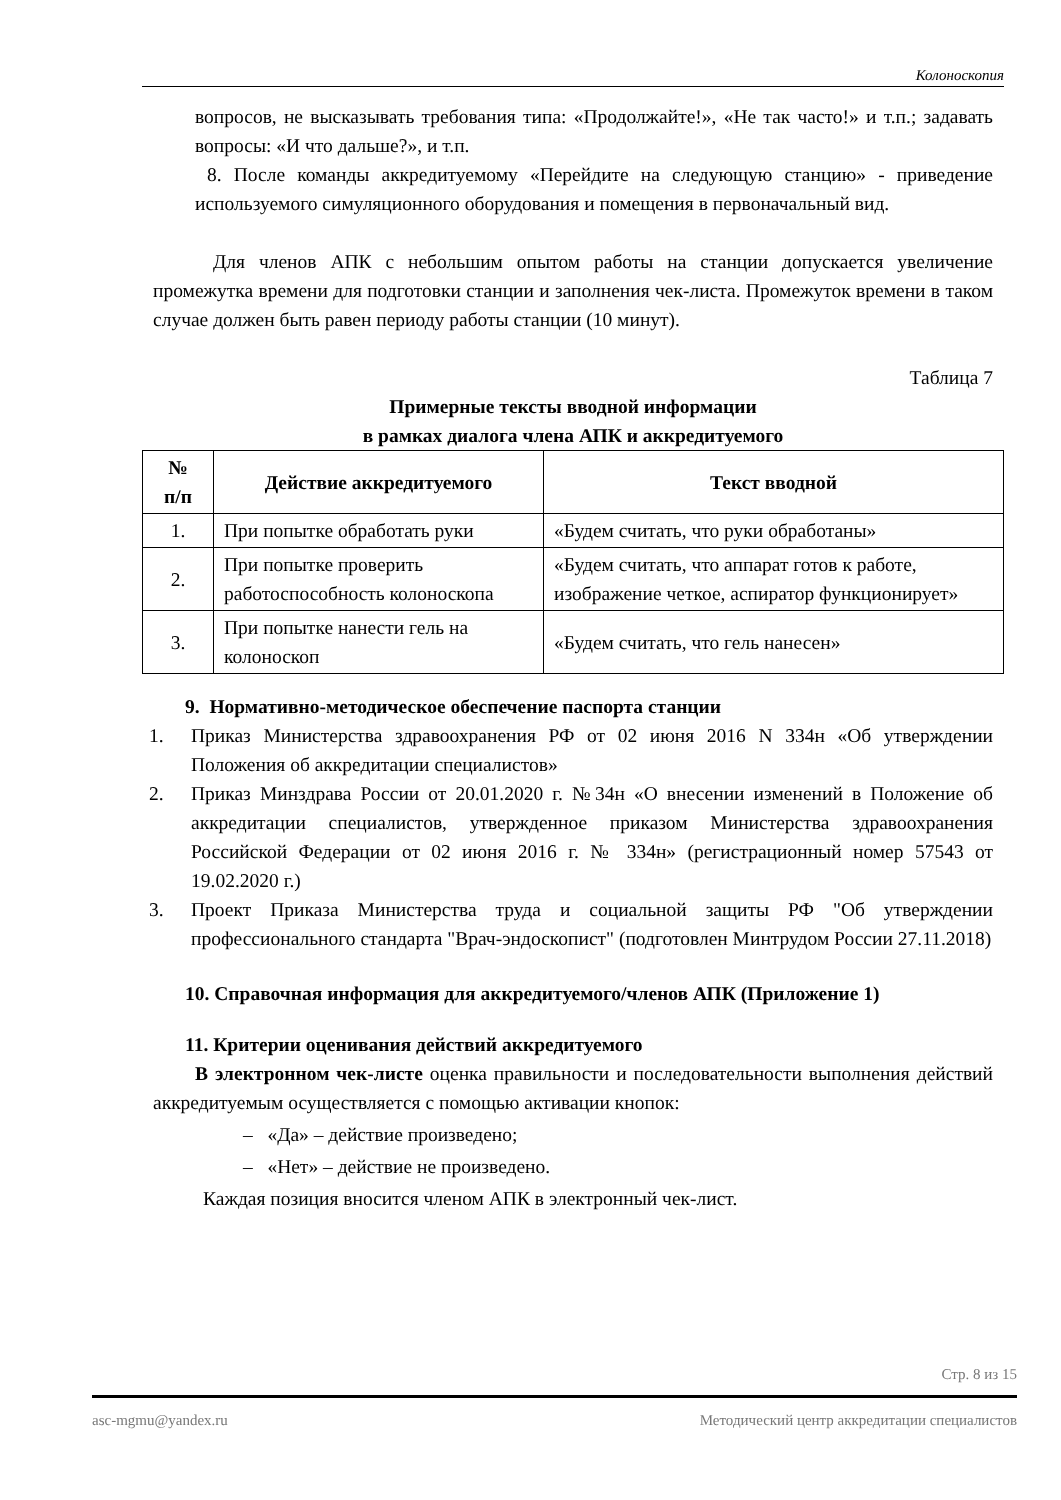Колоноскопия
вопросов, не высказывать требования типа: «Продолжайте!», «Не так часто!» и т.п.; задавать вопросы: «И что дальше?», и т.п.
8. После команды аккредитуемому «Перейдите на следующую станцию» - приведение используемого симуляционного оборудования и помещения в первоначальный вид.
Для членов АПК с небольшим опытом работы на станции допускается увеличение промежутка времени для подготовки станции и заполнения чек-листа. Промежуток времени в таком случае должен быть равен периоду работы станции (10 минут).
Таблица 7
Примерные тексты вводной информации
в рамках диалога члена АПК и аккредитуемого
| № п/п | Действие аккредитуемого | Текст вводной |
| --- | --- | --- |
| 1. | При попытке обработать руки | «Будем считать, что руки обработаны» |
| 2. | При попытке проверить работоспособность колоноскопа | «Будем считать, что аппарат готов к работе, изображение четкое, аспиратор функционирует» |
| 3. | При попытке нанести гель на колоноскоп | «Будем считать, что гель нанесен» |
9. Нормативно-методическое обеспечение паспорта станции
1. Приказ Министерства здравоохранения РФ от 02 июня 2016 N 334н «Об утверждении Положения об аккредитации специалистов»
2. Приказ Минздрава России от 20.01.2020 г. №34н «О внесении изменений в Положение об аккредитации специалистов, утвержденное приказом Министерства здравоохранения Российской Федерации от 02 июня 2016 г. № 334н» (регистрационный номер 57543 от 19.02.2020 г.)
3. Проект Приказа Министерства труда и социальной защиты РФ "Об утверждении профессионального стандарта "Врач-эндоскопист" (подготовлен Минтрудом России 27.11.2018)
10. Справочная информация для аккредитуемого/членов АПК (Приложение 1)
11. Критерии оценивания действий аккредитуемого
В электронном чек-листе оценка правильности и последовательности выполнения действий аккредитуемым осуществляется с помощью активации кнопок:
– «Да» – действие произведено;
– «Нет» – действие не произведено.
Каждая позиция вносится членом АПК в электронный чек-лист.
Стр. 8 из 15
asc-mgmu@yandex.ru Методический центр аккредитации специалистов